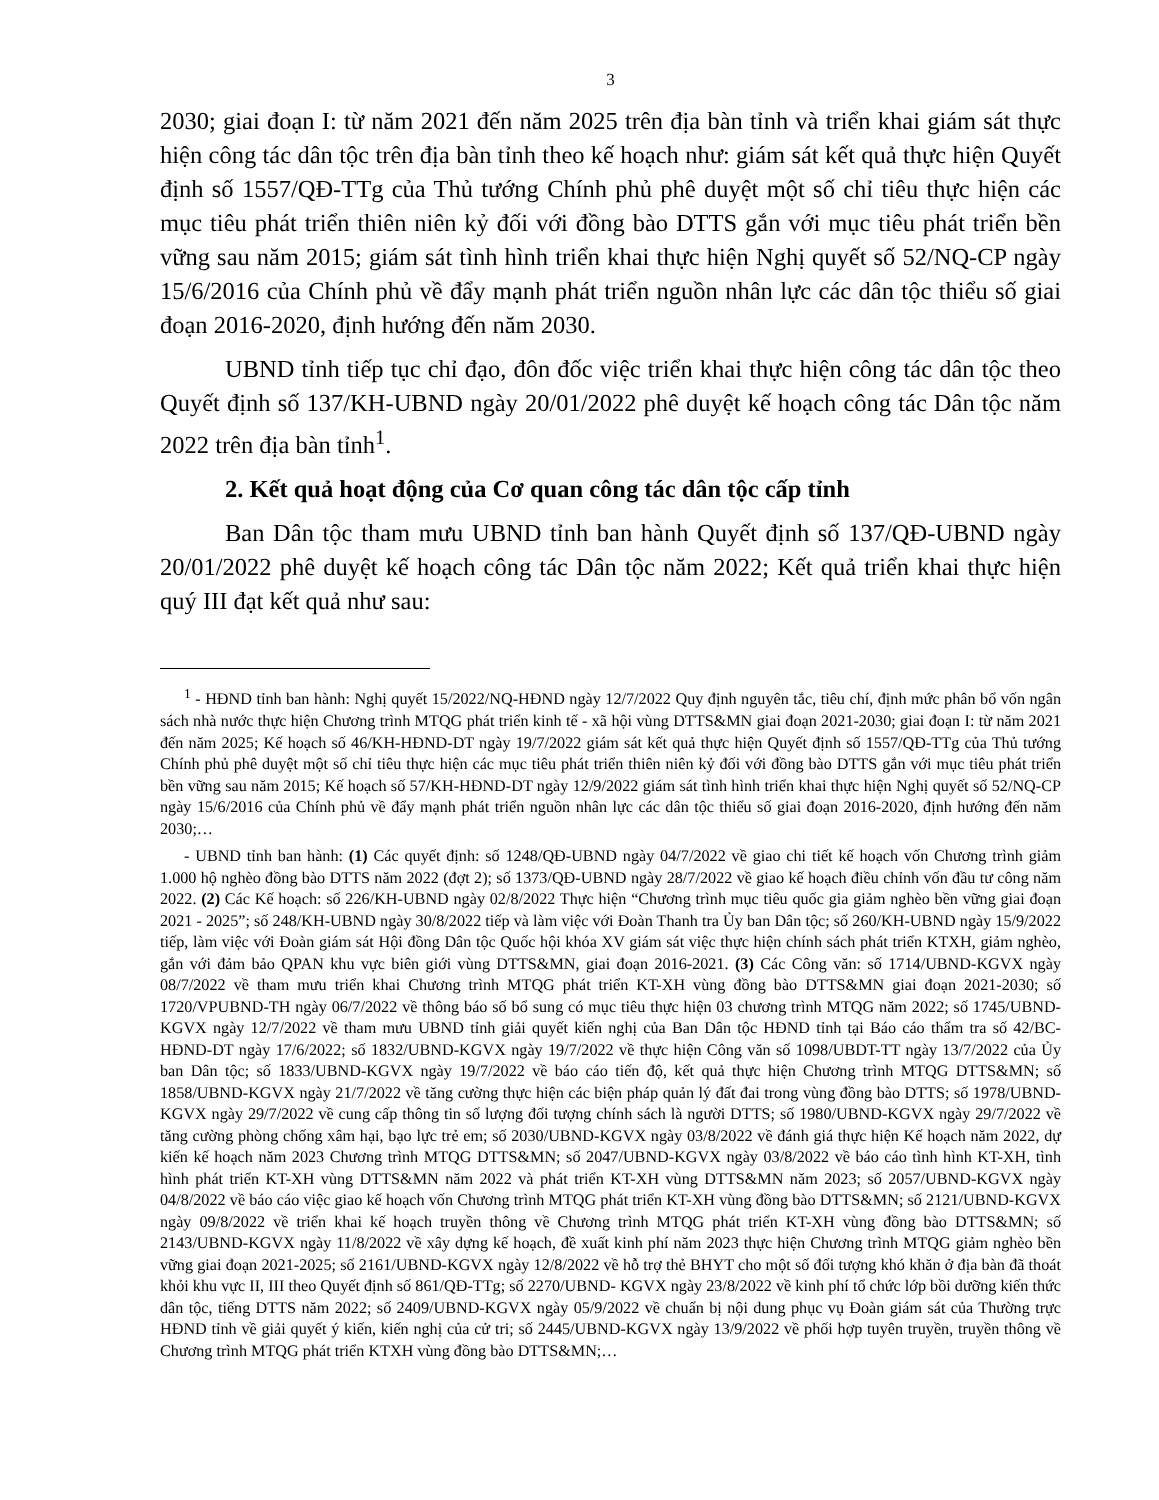3
2030; giai đoạn I: từ năm 2021 đến năm 2025 trên địa bàn tỉnh và triển khai giám sát thực hiện công tác dân tộc trên địa bàn tỉnh theo kế hoạch như: giám sát kết quả thực hiện Quyết định số 1557/QĐ-TTg của Thủ tướng Chính phủ phê duyệt một số chỉ tiêu thực hiện các mục tiêu phát triển thiên niên kỷ đối với đồng bào DTTS gắn với mục tiêu phát triển bền vững sau năm 2015; giám sát tình hình triển khai thực hiện Nghị quyết số 52/NQ-CP ngày 15/6/2016 của Chính phủ về đẩy mạnh phát triển nguồn nhân lực các dân tộc thiểu số giai đoạn 2016-2020, định hướng đến năm 2030.
UBND tỉnh tiếp tục chỉ đạo, đôn đốc việc triển khai thực hiện công tác dân tộc theo Quyết định số 137/KH-UBND ngày 20/01/2022 phê duyệt kế hoạch công tác Dân tộc năm 2022 trên địa bàn tỉnh<sup>1</sup>.
2. Kết quả hoạt động của Cơ quan công tác dân tộc cấp tỉnh
Ban Dân tộc tham mưu UBND tỉnh ban hành Quyết định số 137/QĐ-UBND ngày 20/01/2022 phê duyệt kế hoạch công tác Dân tộc năm 2022; Kết quả triển khai thực hiện quý III đạt kết quả như sau:
<sup>1</sup> - HĐND tỉnh ban hành: Nghị quyết 15/2022/NQ-HĐND ngày 12/7/2022 Quy định nguyên tắc, tiêu chí, định mức phân bổ vốn ngân sách nhà nước thực hiện Chương trình MTQG phát triển kinh tế - xã hội vùng DTTS&MN giai đoạn 2021-2030; giai đoạn I: từ năm 2021 đến năm 2025; Kế hoạch số 46/KH-HĐND-DT ngày 19/7/2022 giám sát kết quả thực hiện Quyết định số 1557/QĐ-TTg của Thủ tướng Chính phủ phê duyệt một số chỉ tiêu thực hiện các mục tiêu phát triển thiên niên kỷ đối với đồng bào DTTS gắn với mục tiêu phát triển bền vững sau năm 2015; Kế hoạch số 57/KH-HĐND-DT ngày 12/9/2022 giám sát tình hình triển khai thực hiện Nghị quyết số 52/NQ-CP ngày 15/6/2016 của Chính phủ về đẩy mạnh phát triển nguồn nhân lực các dân tộc thiểu số giai đoạn 2016-2020, định hướng đến năm 2030;…
- UBND tỉnh ban hành: (1) Các quyết định: số 1248/QĐ-UBND ngày 04/7/2022 về giao chi tiết kế hoạch vốn Chương trình giảm 1.000 hộ nghèo đồng bào DTTS năm 2022 (đợt 2); số 1373/QĐ-UBND ngày 28/7/2022 về giao kế hoạch điều chỉnh vốn đầu tư công năm 2022. (2) Các Kế hoạch: số 226/KH-UBND ngày 02/8/2022 Thực hiện “Chương trình mục tiêu quốc gia giảm nghèo bền vững giai đoạn 2021 - 2025”; số 248/KH-UBND ngày 30/8/2022 tiếp và làm việc với Đoàn Thanh tra Ủy ban Dân tộc; số 260/KH-UBND ngày 15/9/2022 tiếp, làm việc với Đoàn giám sát Hội đồng Dân tộc Quốc hội khóa XV giám sát việc thực hiện chính sách phát triển KTXH, giảm nghèo, gắn với đảm bảo QPAN khu vực biên giới vùng DTTS&MN, giai đoạn 2016-2021. (3) Các Công văn: số 1714/UBND-KGVX ngày 08/7/2022 về tham mưu triển khai Chương trình MTQG phát triển KT-XH vùng đồng bào DTTS&MN giai đoạn 2021-2030; số 1720/VPUBND-TH ngày 06/7/2022 về thông báo số bổ sung có mục tiêu thực hiện 03 chương trình MTQG năm 2022; số 1745/UBND-KGVX ngày 12/7/2022 về tham mưu UBND tỉnh giải quyết kiến nghị của Ban Dân tộc HĐND tỉnh tại Báo cáo thẩm tra số 42/BC-HĐND-DT ngày 17/6/2022; số 1832/UBND-KGVX ngày 19/7/2022 về thực hiện Công văn số 1098/UBDT-TT ngày 13/7/2022 của Ủy ban Dân tộc; số 1833/UBND-KGVX ngày 19/7/2022 về báo cáo tiến độ, kết quả thực hiện Chương trình MTQG DTTS&MN; số 1858/UBND-KGVX ngày 21/7/2022 về tăng cường thực hiện các biện pháp quản lý đất đai trong vùng đồng bào DTTS; số 1978/UBND-KGVX ngày 29/7/2022 về cung cấp thông tin số lượng đối tượng chính sách là người DTTS; số 1980/UBND-KGVX ngày 29/7/2022 về tăng cường phòng chống xâm hại, bạo lực trẻ em; số 2030/UBND-KGVX ngày 03/8/2022 về đánh giá thực hiện Kế hoạch năm 2022, dự kiến kế hoạch năm 2023 Chương trình MTQG DTTS&MN; số 2047/UBND-KGVX ngày 03/8/2022 về báo cáo tình hình KT-XH, tình hình phát triển KT-XH vùng DTTS&MN năm 2022 và phát triển KT-XH vùng DTTS&MN năm 2023; số 2057/UBND-KGVX ngày 04/8/2022 về báo cáo việc giao kế hoạch vốn Chương trình MTQG phát triển KT-XH vùng đồng bào DTTS&MN; số 2121/UBND-KGVX ngày 09/8/2022 về triển khai kế hoạch truyền thông về Chương trình MTQG phát triển KT-XH vùng đồng bào DTTS&MN; số 2143/UBND-KGVX ngày 11/8/2022 về xây dựng kế hoạch, đề xuất kinh phí năm 2023 thực hiện Chương trình MTQG giảm nghèo bền vững giai đoạn 2021-2025; số 2161/UBND-KGVX ngày 12/8/2022 về hỗ trợ thẻ BHYT cho một số đối tượng khó khăn ở địa bàn đã thoát khỏi khu vực II, III theo Quyết định số 861/QĐ-TTg; số 2270/UBND- KGVX ngày 23/8/2022 về kinh phí tổ chức lớp bồi dưỡng kiến thức dân tộc, tiếng DTTS năm 2022; số 2409/UBND-KGVX ngày 05/9/2022 về chuẩn bị nội dung phục vụ Đoàn giám sát của Thường trực HĐND tỉnh về giải quyết ý kiến, kiến nghị của cử tri; số 2445/UBND-KGVX ngày 13/9/2022 về phối hợp tuyên truyền, truyền thông về Chương trình MTQG phát triển KTXH vùng đồng bào DTTS&MN;…